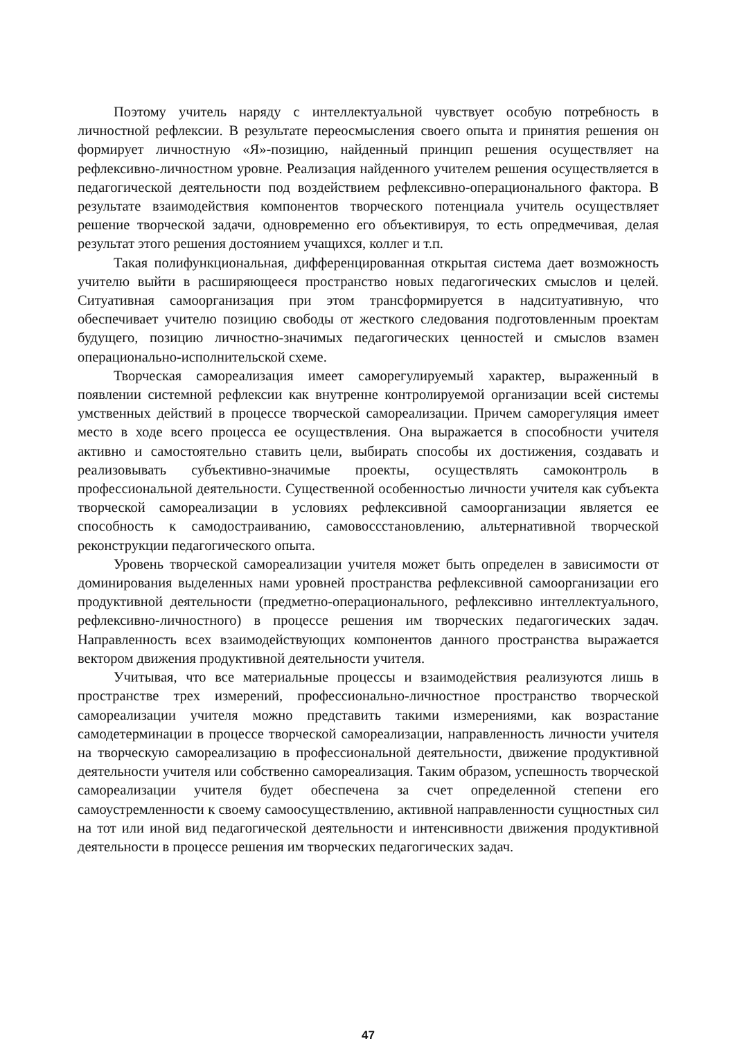Поэтому учитель наряду с интеллектуальной чувствует особую потребность в личностной рефлексии. В результате переосмысления своего опыта и принятия решения он формирует личностную «Я»-позицию, найденный принцип решения осуществляет на рефлексивно-личностном уровне. Реализация найденного учителем решения осуществляется в педагогической деятельности под воздействием рефлексивно-операционального фактора. В результате взаимодействия компонентов творческого потенциала учитель осуществляет решение творческой задачи, одновременно его объективируя, то есть опредмечивая, делая результат этого решения достоянием учащихся, коллег и т.п.
Такая полифункциональная, дифференцированная открытая система дает возможность учителю выйти в расширяющееся пространство новых педагогических смыслов и целей. Ситуативная самоорганизация при этом трансформируется в надситуативную, что обеспечивает учителю позицию свободы от жесткого следования подготовленным проектам будущего, позицию личностно-значимых педагогических ценностей и смыслов взамен операционально-исполнительской схеме.
Творческая самореализация имеет саморегулируемый характер, выраженный в появлении системной рефлексии как внутренне контролируемой организации всей системы умственных действий в процессе творческой самореализации. Причем саморегуляция имеет место в ходе всего процесса ее осуществления. Она выражается в способности учителя активно и самостоятельно ставить цели, выбирать способы их достижения, создавать и реализовывать субъективно-значимые проекты, осуществлять самоконтроль в профессиональной деятельности. Существенной особенностью личности учителя как субъекта творческой самореализации в условиях рефлексивной самоорганизации является ее способность к самодостраиванию, самовоссстановлению, альтернативной творческой реконструкции педагогического опыта.
Уровень творческой самореализации учителя может быть определен в зависимости от доминирования выделенных нами уровней пространства рефлексивной самоорганизации его продуктивной деятельности (предметно-операционального, рефлексивно интеллектуального, рефлексивно-личностного) в процессе решения им творческих педагогических задач. Направленность всех взаимодействующих компонентов данного пространства выражается вектором движения продуктивной деятельности учителя.
Учитывая, что все материальные процессы и взаимодействия реализуются лишь в пространстве трех измерений, профессионально-личностное пространство творческой самореализации учителя можно представить такими измерениями, как возрастание самодетерминации в процессе творческой самореализации, направленность личности учителя на творческую самореализацию в профессиональной деятельности, движение продуктивной деятельности учителя или собственно самореализация. Таким образом, успешность творческой самореализации учителя будет обеспечена за счет определенной степени его самоустремленности к своему самоосуществлению, активной направленности сущностных сил на тот или иной вид педагогической деятельности и интенсивности движения продуктивной деятельности в процессе решения им творческих педагогических задач.
47